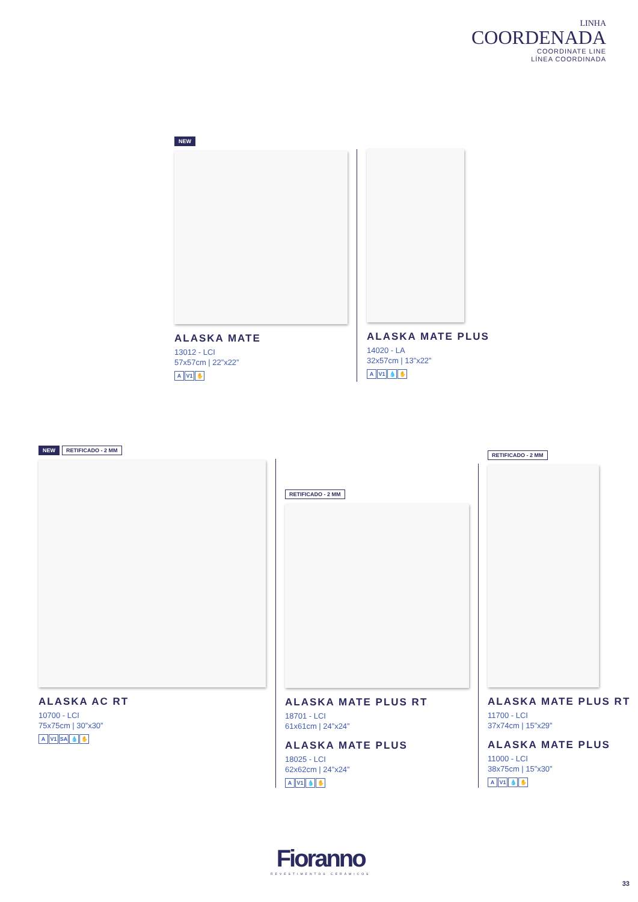LINHA
COORDENADA
COORDINATE LINE
LÍNEA COORDINADA
NEW
ALASKA MATE
13012 - LCI
57x57cm | 22”x22”
A V1 ✋
ALASKA MATE PLUS
14020 - LA
32x57cm | 13”x22”
A V1 💧 ✋
NEW RETIFICADO - 2 MM
ALASKA AC RT
10700 - LCI
75x75cm | 30”x30”
A V1 SA 💧 ✋
RETIFICADO - 2 MM
ALASKA MATE PLUS RT
18701 - LCI
61x61cm | 24”x24”
ALASKA MATE PLUS
18025 - LCI
62x62cm | 24”x24”
A V1 💧 ✋
RETIFICADO - 2 MM
ALASKA MATE PLUS RT
11700 - LCI
37x74cm | 15”x29”
ALASKA MATE PLUS
11000 - LCI
38x75cm | 15”x30”
A V1 💧 ✋
Fioranno
REVESTIMENTOS CERÂMICOS
33